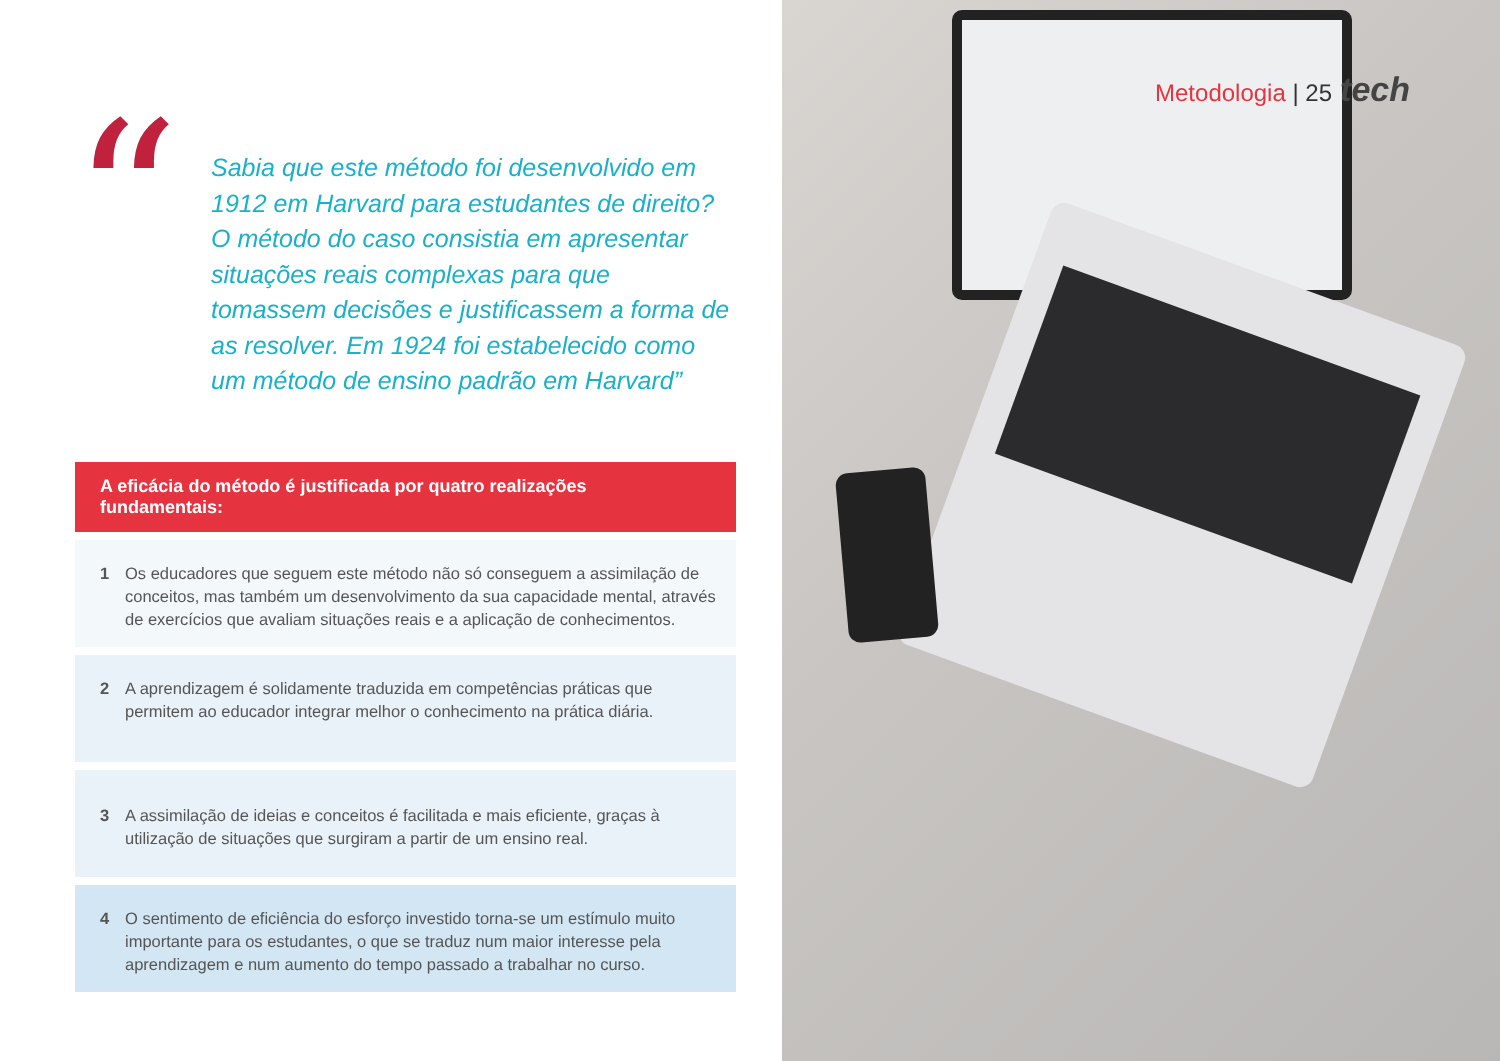“
Sabia que este método foi desenvolvido em 1912 em Harvard para estudantes de direito? O método do caso consistia em apresentar situações reais complexas para que tomassem decisões e justificassem a forma de as resolver. Em 1924 foi estabelecido como um método de ensino padrão em Harvard”
A eficácia do método é justificada por quatro realizações fundamentais:
1 Os educadores que seguem este método não só conseguem a assimilação de conceitos, mas também um desenvolvimento da sua capacidade mental, através de exercícios que avaliam situações reais e a aplicação de conhecimentos.
2 A aprendizagem é solidamente traduzida em competências práticas que permitem ao educador integrar melhor o conhecimento na prática diária.
3 A assimilação de ideias e conceitos é facilitada e mais eficiente, graças à utilização de situações que surgiram a partir de um ensino real.
4 O sentimento de eficiência do esforço investido torna-se um estímulo muito importante para os estudantes, o que se traduz num maior interesse pela aprendizagem e num aumento do tempo passado a trabalhar no curso.
Metodologia | 25 tech